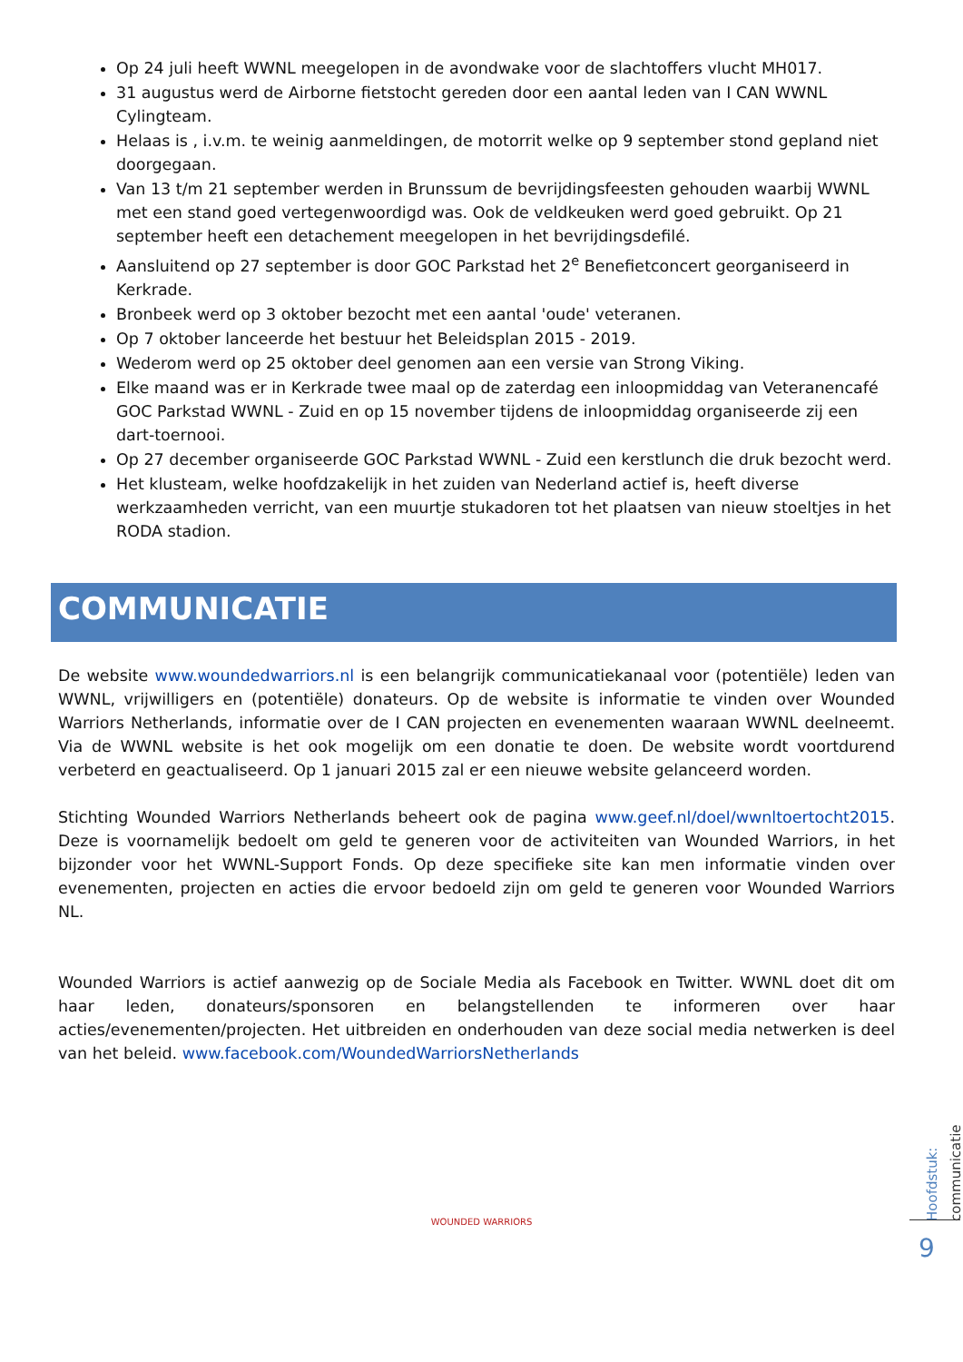Op 24 juli heeft WWNL meegelopen in de avondwake voor de slachtoffers vlucht MH017.
31 augustus werd de Airborne fietstocht gereden door een aantal leden van I CAN WWNL Cylingteam.
Helaas is , i.v.m. te weinig aanmeldingen, de motorrit welke op 9 september stond gepland niet doorgegaan.
Van 13 t/m 21 september werden in Brunssum de bevrijdingsfeesten gehouden waarbij WWNL met een stand goed vertegenwoordigd was. Ook de veldkeuken werd goed gebruikt. Op 21 september heeft een detachement meegelopen in het bevrijdingsdefilé.
Aansluitend op 27 september is door GOC Parkstad het 2<sup>e</sup> Benefietconcert georganiseerd in Kerkrade.
Bronbeek werd op 3 oktober bezocht met een aantal 'oude' veteranen.
Op 7 oktober lanceerde het bestuur het Beleidsplan 2015 - 2019.
Wederom werd op 25 oktober deel genomen aan een versie van Strong Viking.
Elke maand was er in Kerkrade twee maal op de zaterdag een inloopmiddag van Veteranencafé GOC Parkstad WWNL - Zuid en op 15 november tijdens de inloopmiddag organiseerde zij een dart-toernooi.
Op 27 december organiseerde GOC Parkstad WWNL - Zuid een kerstlunch die druk bezocht werd.
Het klusteam, welke hoofdzakelijk in het zuiden van Nederland actief is, heeft diverse werkzaamheden verricht, van een muurtje stukadoren tot het plaatsen van nieuw stoeltjes in het RODA stadion.
COMMUNICATIE
De website www.woundedwarriors.nl is een belangrijk communicatiekanaal voor (potentiële) leden van WWNL, vrijwilligers en (potentiële) donateurs. Op de website is informatie te vinden over Wounded Warriors Netherlands, informatie over de I CAN projecten en evenementen waaraan WWNL deelneemt. Via de WWNL website is het ook mogelijk om een donatie te doen. De website wordt voortdurend verbeterd en geactualiseerd. Op 1 januari 2015 zal er een nieuwe website gelanceerd worden.
Stichting Wounded Warriors Netherlands beheert ook de pagina www.geef.nl/doel/wwnltoertocht2015. Deze is voornamelijk bedoelt om geld te generen voor de activiteiten van Wounded Warriors, in het bijzonder voor het WWNL-Support Fonds. Op deze specifieke site kan men informatie vinden over evenementen, projecten en acties die ervoor bedoeld zijn om geld te generen voor Wounded Warriors NL.
Wounded Warriors is actief aanwezig op de Sociale Media als Facebook en Twitter. WWNL doet dit om haar leden, donateurs/sponsoren en belangstellenden te informeren over haar acties/evenementen/projecten. Het uitbreiden en onderhouden van deze social media netwerken is deel van het beleid. www.facebook.com/WoundedWarriorsNetherlands
WOUNDED WARRIORS
Hoofdstuk: communicatie
9